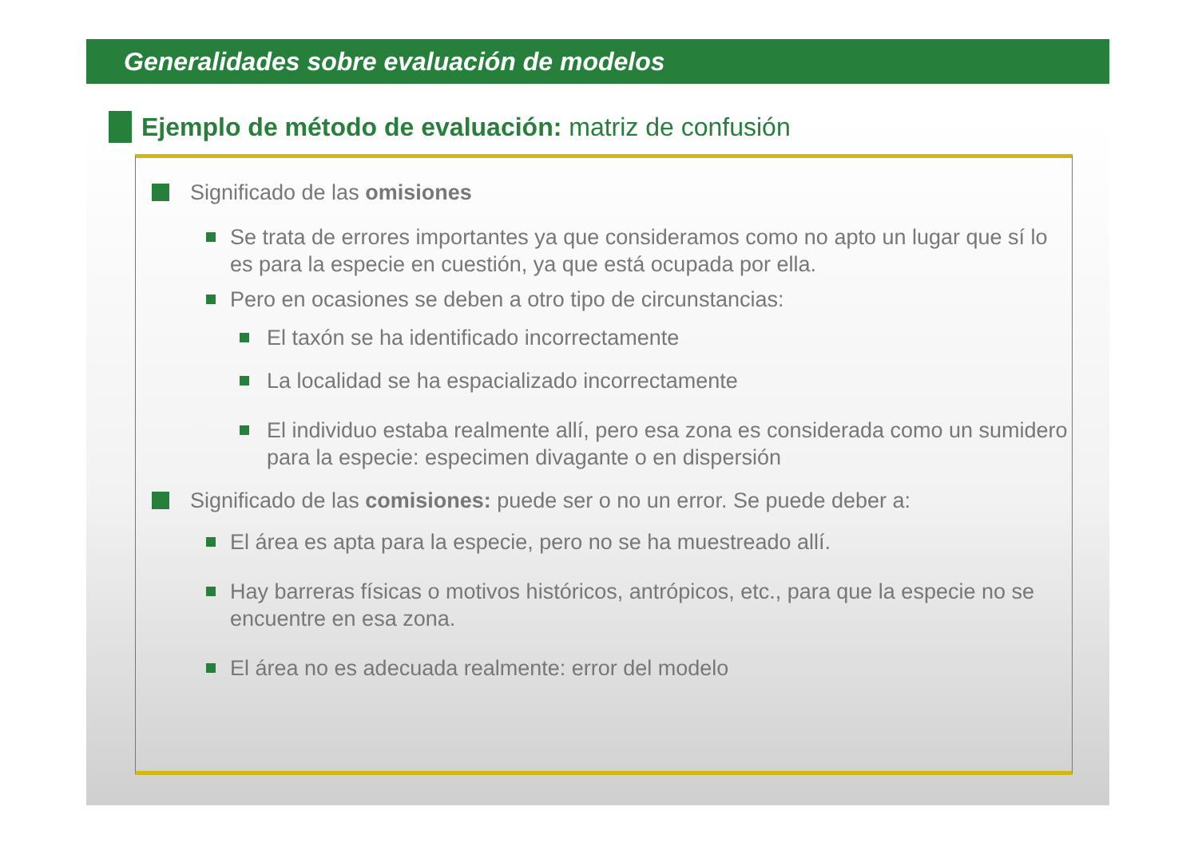Generalidades sobre evaluación de modelos
Ejemplo de método de evaluación: matriz de confusión
Significado de las omisiones
Se trata de errores importantes ya que consideramos como no apto un lugar que sí lo es para la especie en cuestión, ya que está ocupada por ella.
Pero en ocasiones se deben a otro tipo de circunstancias:
El taxón se ha identificado incorrectamente
La localidad se ha espacializado incorrectamente
El individuo estaba realmente allí, pero esa zona es considerada como un sumidero para la especie: especimen divagante o en dispersión
Significado de las comisiones: puede ser o no un error. Se puede deber a:
El área es apta para la especie, pero no se ha muestreado allí.
Hay barreras físicas o motivos históricos, antrópicos, etc., para que la especie no se encuentre en esa zona.
El área no es adecuada realmente: error del modelo